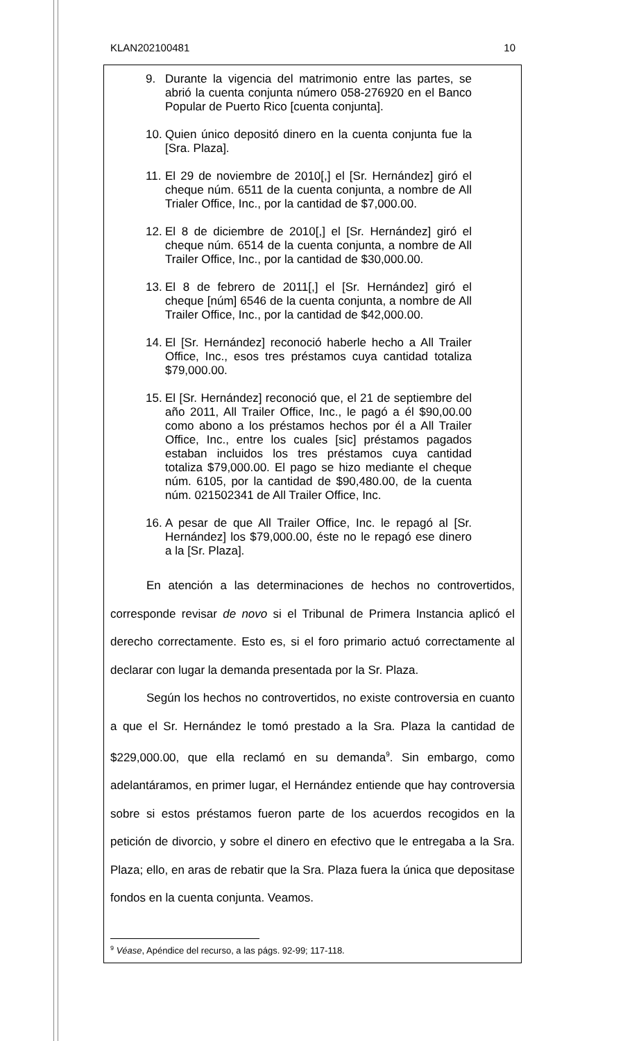KLAN202100481 10
9. Durante la vigencia del matrimonio entre las partes, se abrió la cuenta conjunta número 058-276920 en el Banco Popular de Puerto Rico [cuenta conjunta].
10. Quien único depositó dinero en la cuenta conjunta fue la [Sra. Plaza].
11. El 29 de noviembre de 2010[,] el [Sr. Hernández] giró el cheque núm. 6511 de la cuenta conjunta, a nombre de All Trialer Office, Inc., por la cantidad de $7,000.00.
12. El 8 de diciembre de 2010[,] el [Sr. Hernández] giró el cheque núm. 6514 de la cuenta conjunta, a nombre de All Trailer Office, Inc., por la cantidad de $30,000.00.
13. El 8 de febrero de 2011[,] el [Sr. Hernández] giró el cheque [núm] 6546 de la cuenta conjunta, a nombre de All Trailer Office, Inc., por la cantidad de $42,000.00.
14. El [Sr. Hernández] reconoció haberle hecho a All Trailer Office, Inc., esos tres préstamos cuya cantidad totaliza $79,000.00.
15. El [Sr. Hernández] reconoció que, el 21 de septiembre del año 2011, All Trailer Office, Inc., le pagó a él $90,00.00 como abono a los préstamos hechos por él a All Trailer Office, Inc., entre los cuales [sic] préstamos pagados estaban incluidos los tres préstamos cuya cantidad totaliza $79,000.00. El pago se hizo mediante el cheque núm. 6105, por la cantidad de $90,480.00, de la cuenta núm. 021502341 de All Trailer Office, Inc.
16. A pesar de que All Trailer Office, Inc. le repagó al [Sr. Hernández] los $79,000.00, éste no le repagó ese dinero a la [Sr. Plaza].
En atención a las determinaciones de hechos no controvertidos, corresponde revisar de novo si el Tribunal de Primera Instancia aplicó el derecho correctamente. Esto es, si el foro primario actuó correctamente al declarar con lugar la demanda presentada por la Sr. Plaza.
Según los hechos no controvertidos, no existe controversia en cuanto a que el Sr. Hernández le tomó prestado a la Sra. Plaza la cantidad de $229,000.00, que ella reclamó en su demanda<sup>9</sup>. Sin embargo, como adelantáramos, en primer lugar, el Hernández entiende que hay controversia sobre si estos préstamos fueron parte de los acuerdos recogidos en la petición de divorcio, y sobre el dinero en efectivo que le entregaba a la Sra. Plaza; ello, en aras de rebatir que la Sra. Plaza fuera la única que depositase fondos en la cuenta conjunta. Veamos.
<sup>9</sup> Véase, Apéndice del recurso, a las págs. 92-99; 117-118.